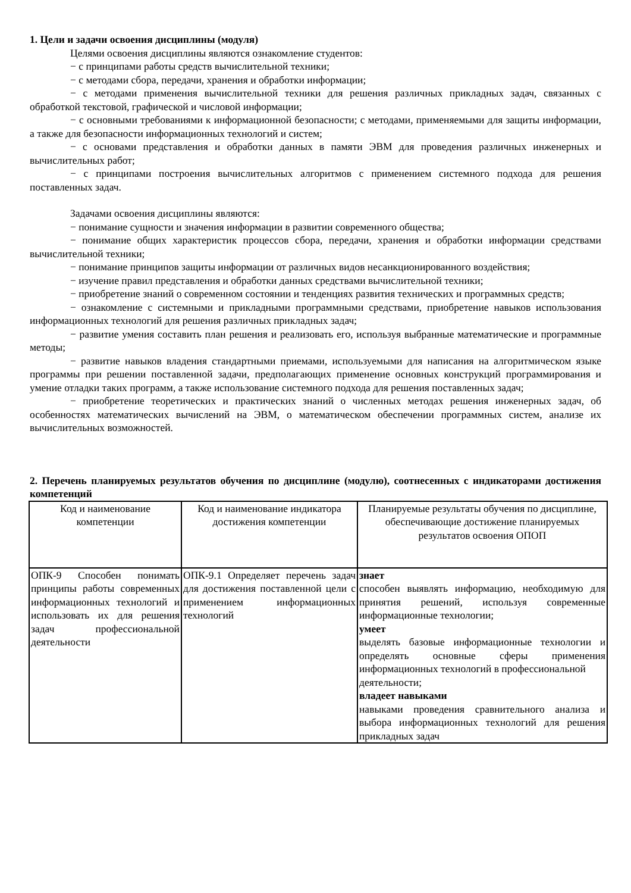1. Цели и задачи освоения дисциплины (модуля)
Целями освоения дисциплины являются ознакомление студентов:
− с принципами работы средств вычислительной техники;
− с методами сбора, передачи, хранения и обработки информации;
− с методами применения вычислительной техники для решения различных прикладных задач, связанных с обработкой текстовой, графической и числовой информации;
− с основными требованиями к информационной безопасности; с методами, применяемыми для защиты информации, а также для безопасности информационных технологий и систем;
− с основами представления и обработки данных в памяти ЭВМ для проведения различных инженерных и вычислительных работ;
− с принципами построения вычислительных алгоритмов с применением системного подхода для решения поставленных задач.
Задачами освоения дисциплины являются:
− понимание сущности и значения информации в развитии современного общества;
− понимание общих характеристик процессов сбора, передачи, хранения и обработки информации средствами вычислительной техники;
− понимание принципов защиты информации от различных видов несанкционированного воздействия;
− изучение правил представления и обработки данных средствами вычислительной техники;
− приобретение знаний о современном состоянии и тенденциях развития технических и программных средств;
− ознакомление с системными и прикладными программными средствами, приобретение навыков использования информационных технологий для решения различных прикладных задач;
− развитие умения составить план решения и реализовать его, используя выбранные математические и программные методы;
− развитие навыков владения стандартными приемами, используемыми для написания на алгоритмическом языке программы при решении поставленной задачи, предполагающих применение основных конструкций программирования и умение отладки таких программ, а также использование системного подхода для решения поставленных задач;
− приобретение теоретических и практических знаний о численных методах решения инженерных задач, об особенностях математических вычислений на ЭВМ, о математическом обеспечении программных систем, анализе их вычислительных возможностей.
2. Перечень планируемых результатов обучения по дисциплине (модулю), соотнесенных с индикаторами достижения компетенций
| Код и наименование компетенции | Код и наименование индикатора достижения компетенции | Планируемые результаты обучения по дисциплине, обеспечивающие достижение планируемых результатов освоения ОПОП |
| --- | --- | --- |
| ОПК-9 Способен понимать принципы работы современных информационных технологий и использовать их для решения задач профессиональной деятельности | ОПК-9.1 Определяет перечень задач для достижения поставленной цели с применением информационных технологий | знает способен выявлять информацию, необходимую для принятия решений, используя современные информационные технологии; умеет выделять базовые информационные технологии и определять основные сферы применения информационных технологий в профессиональной деятельности; владеет навыками навыками проведения сравнительного анализа и выбора информационных технологий для решения прикладных задач |